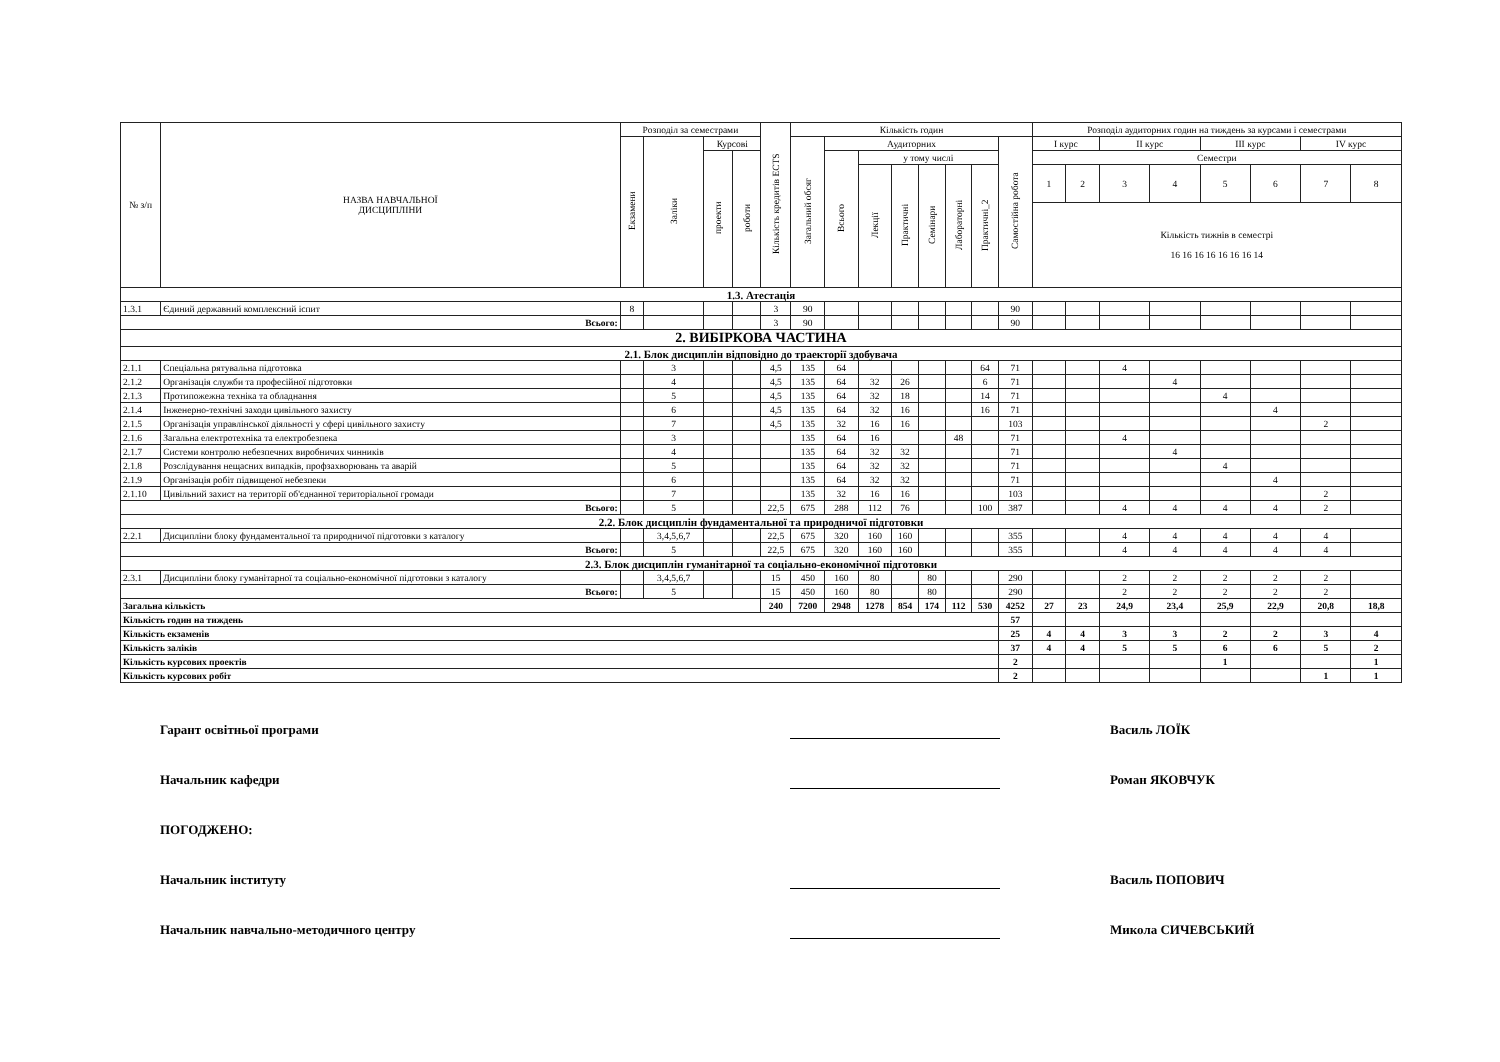| № з/п | НАЗВА НАВЧАЛЬНОЇ ДИСЦИПЛІНИ | Розподіл за семестрами | | | | Кількість кредитів ECTS | Кількість годин | | | | | | | | Розподіл аудиторних годин на тиждень за курсами і семестрами | | | | | | | |
| --- | --- | --- | --- | --- | --- | --- | --- | --- | --- | --- | --- | --- | --- | --- | --- | --- | --- | --- | --- | --- | --- | --- |
| | | Екзамени | Заліки | Курсові | | | Загальний обсяг | Аудиторних | | | | | | Самостійна робота | І курс | | ІІ курс | | ІІІ курс | | IV курс | |
| | | | | проекти | роботи | | | Всього | у тому числі | | | | | | Семестри | | | | | | | |
| | | | | | | | | | Лекції | Практичні | Семінари | Лабораторні | Практичні_2 | | 1 | 2 | 3 | 4 | 5 | 6 | 7 | 8 |
| | | | | | | | | | | | | | | | Кількість тижнів в семестрі 16 16 16 16 16 16 16 14 | | | | | | | |
| 1.3. Атестація | | | | | | | | | | | | | | | | | | | | | | |
| 1.3.1 | Єдиний державний комплексний іспит | 8 | | | | 3 | 90 | | | | | | | 90 | | | | | | | | |
| Всього: | | | | | | 3 | 90 | | | | | | | 90 | | | | | | | | |
| 2. ВИБІРКОВА ЧАСТИНА | | | | | | | | | | | | | | | | | | | | | | |
| 2.1. Блок дисциплін відповідно до траекторії здобувача | | | | | | | | | | | | | | | | | | | | | | |
| 2.1.1 | Спеціальна рятувальна підготовка | | 3 | | | 4,5 | 135 | 64 | | | | | 64 | 71 | | | 4 | | | | | |
| 2.1.2 | Організація служби та професійної підготовки | | 4 | | | 4,5 | 135 | 64 | 32 | 26 | | | 6 | 71 | | | | 4 | | | | |
| 2.1.3 | Протипожежна техніка та обладнання | | 5 | | | 4,5 | 135 | 64 | 32 | 18 | | | 14 | 71 | | | | | 4 | | | |
| 2.1.4 | Інженерно-технічні заходи цивільного захисту | | 6 | | | 4,5 | 135 | 64 | 32 | 16 | | | 16 | 71 | | | | | | 4 | | |
| 2.1.5 | Організація управлінської діяльності у сфері цивільного захисту | | 7 | | | 4,5 | 135 | 32 | 16 | 16 | | | | 103 | | | | | | | 2 | |
| 2.1.6 | Загальна електротехніка та електробезпека | | 3 | | | | 135 | 64 | 16 | | | 48 | | 71 | | | 4 | | | | | |
| 2.1.7 | Системи контролю небезпечних виробничих чинників | | 4 | | | | 135 | 64 | 32 | 32 | | | | 71 | | | | 4 | | | | |
| 2.1.8 | Розслідування нещасних випадків, профзахворювань та аварій | | 5 | | | | 135 | 64 | 32 | 32 | | | | 71 | | | | | 4 | | | |
| 2.1.9 | Організація робіт підвищеної небезпеки | | 6 | | | | 135 | 64 | 32 | 32 | | | | 71 | | | | | | 4 | | |
| 2.1.10 | Цивільний захист на території об'єднанної територіальної громади | | 7 | | | | 135 | 32 | 16 | 16 | | | | 103 | | | | | | | 2 | |
| Всього: | | | 5 | | | 22,5 | 675 | 288 | 112 | 76 | | | 100 | 387 | | | 4 | 4 | 4 | 4 | 2 | |
| 2.2. Блок дисциплін фундаментальної та природничої підготовки | | | | | | | | | | | | | | | | | | | | | | |
| 2.2.1 | Дисципліни блоку фундаментальної та природничої підготовки з каталогу | | 3,4,5,6,7 | | | 22,5 | 675 | 320 | 160 | 160 | | | | 355 | | | 4 | 4 | 4 | 4 | 4 | |
| Всього: | | | 5 | | | 22,5 | 675 | 320 | 160 | 160 | | | | 355 | | | 4 | 4 | 4 | 4 | 4 | |
| 2.3. Блок дисциплін гуманітарної та соціально-економічної підготовки | | | | | | | | | | | | | | | | | | | | | | |
| 2.3.1 | Дисципліни блоку гуманітарної та соціально-економічної підготовки з каталогу | | 3,4,5,6,7 | | | 15 | 450 | 160 | 80 | | 80 | | | 290 | | | 2 | 2 | 2 | 2 | 2 | |
| Всього: | | | 5 | | | 15 | 450 | 160 | 80 | | 80 | | | 290 | | | 2 | 2 | 2 | 2 | 2 | |
| Загальна кількість | | | | | | 240 | 7200 | 2948 | 1278 | 854 | 174 | 112 | 530 | 4252 | 27 | 23 | 24,9 | 23,4 | 25,9 | 22,9 | 20,8 | 18,8 |
| Кількість годин на тиждень | | | | | | | | | | | | | | 57 | | | | | | | | |
| Кількість екзаменів | | | | | | | | | | | | | | 25 | 4 | 4 | 3 | 3 | 2 | 2 | 3 | 4 |
| Кількість заліків | | | | | | | | | | | | | | 37 | 4 | 4 | 5 | 5 | 6 | 6 | 5 | 2 |
| Кількість курсових проектів | | | | | | | | | | | | | | 2 | | | | | 1 | | | 1 |
| Кількість курсових робіт | | | | | | | | | | | | | | 2 | | | | | | | 1 | 1 |
Гарант освітньої програми Василь ЛОЇК
Начальник кафедри Роман ЯКОВЧУК
ПОГОДЖЕНО:
Начальник інституту Василь ПОПОВИЧ
Начальник навчально-методичного центру Микола СИЧЕВСЬКИЙ